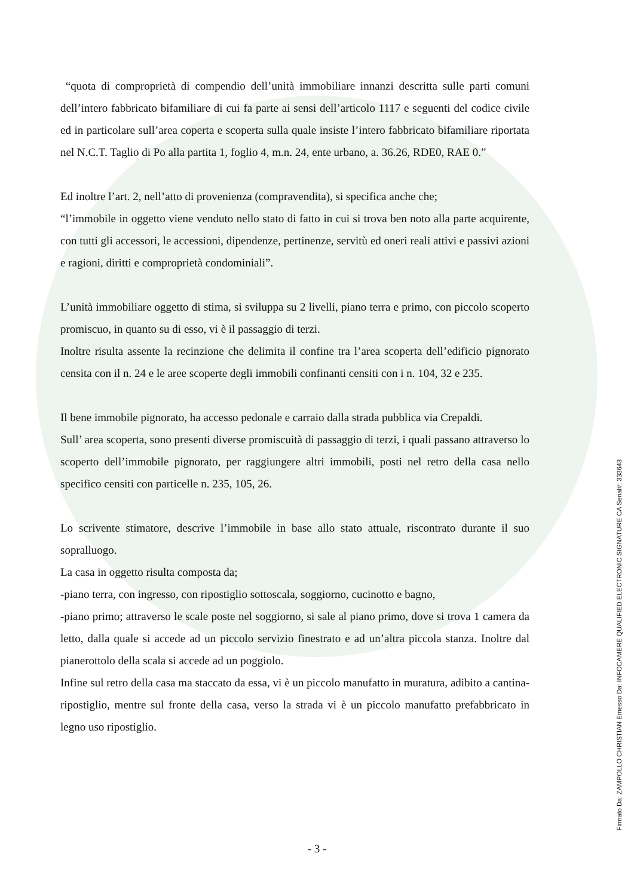“quota di comproprietà di compendio dell’unità immobiliare innanzi descritta sulle parti comuni dell’intero fabbricato bifamiliare di cui fa parte ai sensi dell’articolo 1117 e seguenti del codice civile ed in particolare sull’area coperta e scoperta sulla quale insiste l’intero fabbricato bifamiliare riportata nel N.C.T. Taglio di Po alla partita 1, foglio 4, m.n. 24, ente urbano, a. 36.26, RDE0, RAE 0.”
Ed inoltre l’art. 2, nell’atto di provenienza (compravendita), si specifica anche che;
“l’immobile in oggetto viene venduto nello stato di fatto in cui si trova ben noto alla parte acquirente, con tutti gli accessori, le accessioni, dipendenze, pertinenze, servitù ed oneri reali attivi e passivi azioni e ragioni, diritti e comproprietà condominiali”.
L’unità immobiliare oggetto di stima, si sviluppa su 2 livelli, piano terra e primo, con piccolo scoperto promiscuo, in quanto su di esso, vi è il passaggio di terzi.
Inoltre risulta assente la recinzione che delimita il confine tra l’area scoperta dell’edificio pignorato censita con il n. 24 e le aree scoperte degli immobili confinanti censiti con i n. 104, 32 e 235.
Il bene immobile pignorato, ha accesso pedonale e carraio dalla strada pubblica via Crepaldi.
Sull’ area scoperta, sono presenti diverse promiscuità di passaggio di terzi, i quali passano attraverso lo scoperto dell’immobile pignorato, per raggiungere altri immobili, posti nel retro della casa nello specifico censiti con particelle n. 235, 105, 26.
Lo scrivente stimatore, descrive l’immobile in base allo stato attuale, riscontrato durante il suo sopralluogo.
La casa in oggetto risulta composta da;
-piano terra, con ingresso, con ripostiglio sottoscala, soggiorno, cucinotto e bagno,
-piano primo; attraverso le scale poste nel soggiorno, si sale al piano primo, dove si trova 1 camera da letto, dalla quale si accede ad un piccolo servizio finestrato e ad un’altra piccola stanza. Inoltre dal pianerottolo della scala si accede ad un poggiolo.
Infine sul retro della casa ma staccato da essa, vi è un piccolo manufatto in muratura, adibito a cantina-ripostiglio, mentre sul fronte della casa, verso la strada vi è un piccolo manufatto prefabbricato in legno uso ripostiglio.
- 3 -
Firmato Da: ZAMPOLLO CHRISTIAN Emesso Da: INFOCAMERE QUALIFIED ELECTRONIC SIGNATURE CA Serial#: 333643